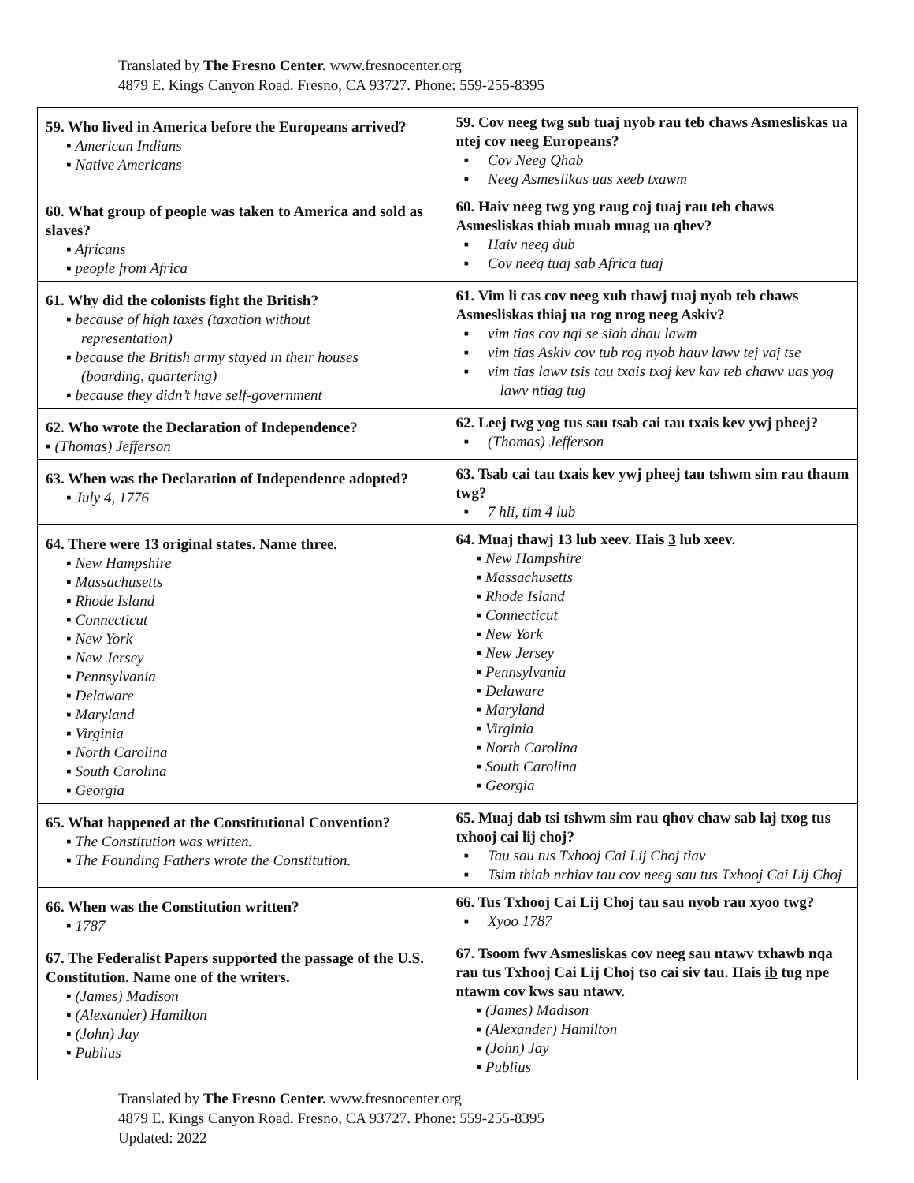Translated by The Fresno Center. www.fresnocenter.org
4879 E. Kings Canyon Road. Fresno, CA 93727. Phone: 559-255-8395
| 59. Who lived in America before the Europeans arrived? ▪ American Indians ▪ Native Americans | 59. Cov neeg twg sub tuaj nyob rau teb chaws Asmesliskas ua ntej cov neeg Europeans? ▪ Cov Neeg Qhab ▪ Neeg Asmeslikas uas xeeb txawm |
| 60. What group of people was taken to America and sold as slaves? ▪ Africans ▪ people from Africa | 60. Haiv neeg twg yog raug coj tuaj rau teb chaws Asmesliskas thiab muab muag ua qhev? ▪ Haiv neeg dub ▪ Cov neeg tuaj sab Africa tuaj |
| 61. Why did the colonists fight the British? ▪ because of high taxes (taxation without representation) ▪ because the British army stayed in their houses (boarding, quartering) ▪ because they didn’t have self-government | 61. Vim li cas cov neeg xub thawj tuaj nyob teb chaws Asmesliskas thiaj ua rog nrog neeg Askiv? ▪ vim tias cov nqi se siab dhau lawm ▪ vim tias Askiv cov tub rog nyob hauv lawv tej vaj tse ▪ vim tias lawv tsis tau txais txoj kev kav teb chawv uas yog lawv ntiag tug |
| 62. Who wrote the Declaration of Independence? ▪ (Thomas) Jefferson | 62. Leej twg yog tus sau tsab cai tau txais kev ywj pheej? ▪ (Thomas) Jefferson |
| 63. When was the Declaration of Independence adopted? ▪ July 4, 1776 | 63. Tsab cai tau txais kev ywj pheej tau tshwm sim rau thaum twg? ▪ 7 hli, tim 4 lub |
| 64. There were 13 original states. Name three . ▪ New Hampshire ▪ Massachusetts ▪ Rhode Island ▪ Connecticut ▪ New York ▪ New Jersey ▪ Pennsylvania ▪ Delaware ▪ Maryland ▪ Virginia ▪ North Carolina ▪ South Carolina ▪ Georgia | 64. Muaj thawj 13 lub xeev. Hais 3 lub xeev. ▪ New Hampshire ▪ Massachusetts ▪ Rhode Island ▪ Connecticut ▪ New York ▪ New Jersey ▪ Pennsylvania ▪ Delaware ▪ Maryland ▪ Virginia ▪ North Carolina ▪ South Carolina ▪ Georgia |
| 65. What happened at the Constitutional Convention? ▪ The Constitution was written. ▪ The Founding Fathers wrote the Constitution. | 65. Muaj dab tsi tshwm sim rau qhov chaw sab laj txog tus txhooj cai lij choj? ▪ Tau sau tus Txhooj Cai Lij Choj tiav ▪ Tsim thiab nrhiav tau cov neeg sau tus Txhooj Cai Lij Choj |
| 66. When was the Constitution written? ▪ 1787 | 66. Tus Txhooj Cai Lij Choj tau sau nyob rau xyoo twg? ▪ Xyoo 1787 |
| 67. The Federalist Papers supported the passage of the U.S. Constitution. Name one of the writers. ▪ (James) Madison ▪ (Alexander) Hamilton ▪ (John) Jay ▪ Publius | 67. Tsoom fwv Asmesliskas cov neeg sau ntawv txhawb nqa rau tus Txhooj Cai Lij Choj tso cai siv tau. Hais ib tug npe ntawm cov kws sau ntawv. ▪ (James) Madison ▪ (Alexander) Hamilton ▪ (John) Jay ▪ Publius |
Translated by The Fresno Center. www.fresnocenter.org
4879 E. Kings Canyon Road. Fresno, CA 93727. Phone: 559-255-8395
Updated: 2022